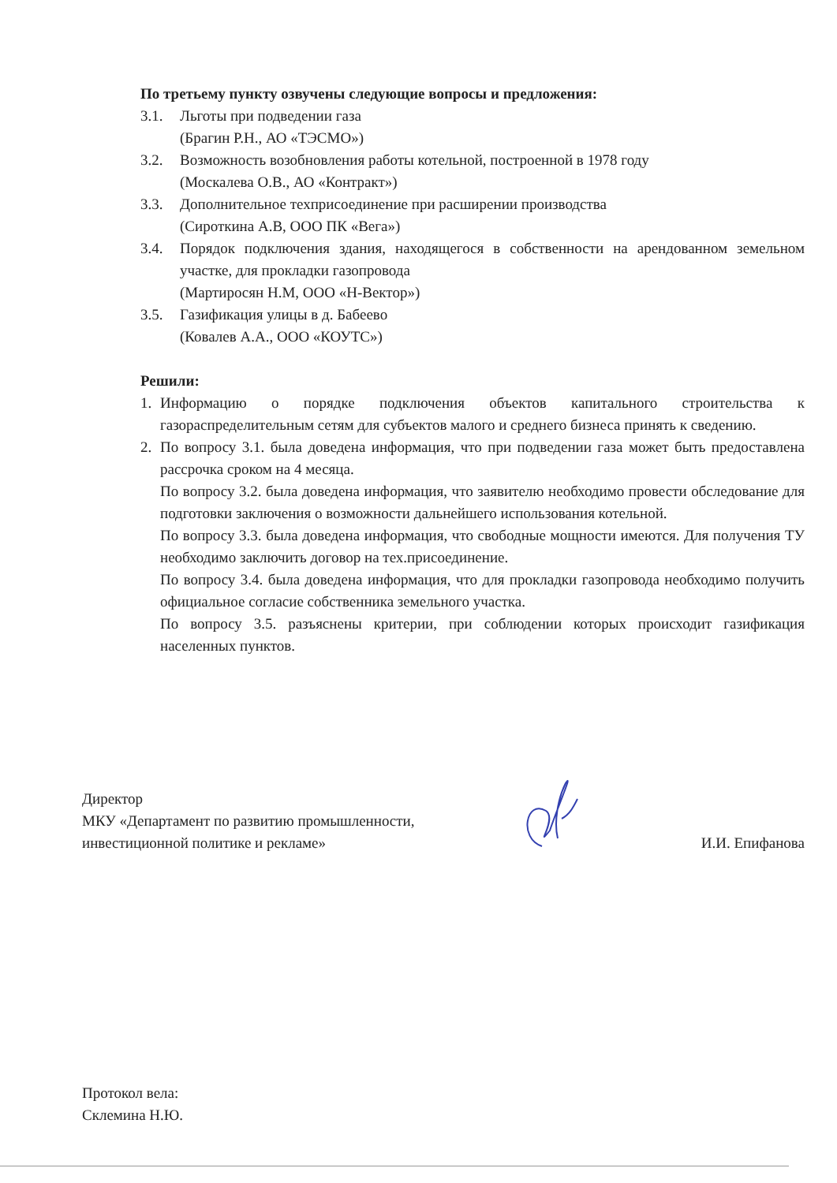По третьему пункту озвучены следующие вопросы и предложения:
3.1. Льготы при подведении газа
(Брагин Р.Н., АО «ТЭСМО»)
3.2. Возможность возобновления работы котельной, построенной в 1978 году
(Москалева О.В., АО «Контракт»)
3.3. Дополнительное техприсоединение при расширении производства
(Сироткина А.В, ООО ПК «Вега»)
3.4. Порядок подключения здания, находящегося в собственности на арендованном земельном участке, для прокладки газопровода
(Мартиросян Н.М, ООО «Н-Вектор»)
3.5. Газификация улицы в д. Бабеево
(Ковалев А.А., ООО «КОУТС»)
Решили:
1. Информацию о порядке подключения объектов капитального строительства к газораспределительным сетям для субъектов малого и среднего бизнеса принять к сведению.
2. По вопросу 3.1. была доведена информация, что при подведении газа может быть предоставлена рассрочка сроком на 4 месяца.
По вопросу 3.2. была доведена информация, что заявителю необходимо провести обследование для подготовки заключения о возможности дальнейшего использования котельной.
По вопросу 3.3. была доведена информация, что свободные мощности имеются. Для получения ТУ необходимо заключить договор на тех.присоединение.
По вопросу 3.4. была доведена информация, что для прокладки газопровода необходимо получить официальное согласие собственника земельного участка.
По вопросу 3.5. разъяснены критерии, при соблюдении которых происходит газификация населенных пунктов.
Директор
МКУ «Департамент по развитию промышленности,
инвестиционной политике и рекламе»
И.И. Епифанова
Протокол вела:
Склемина Н.Ю.